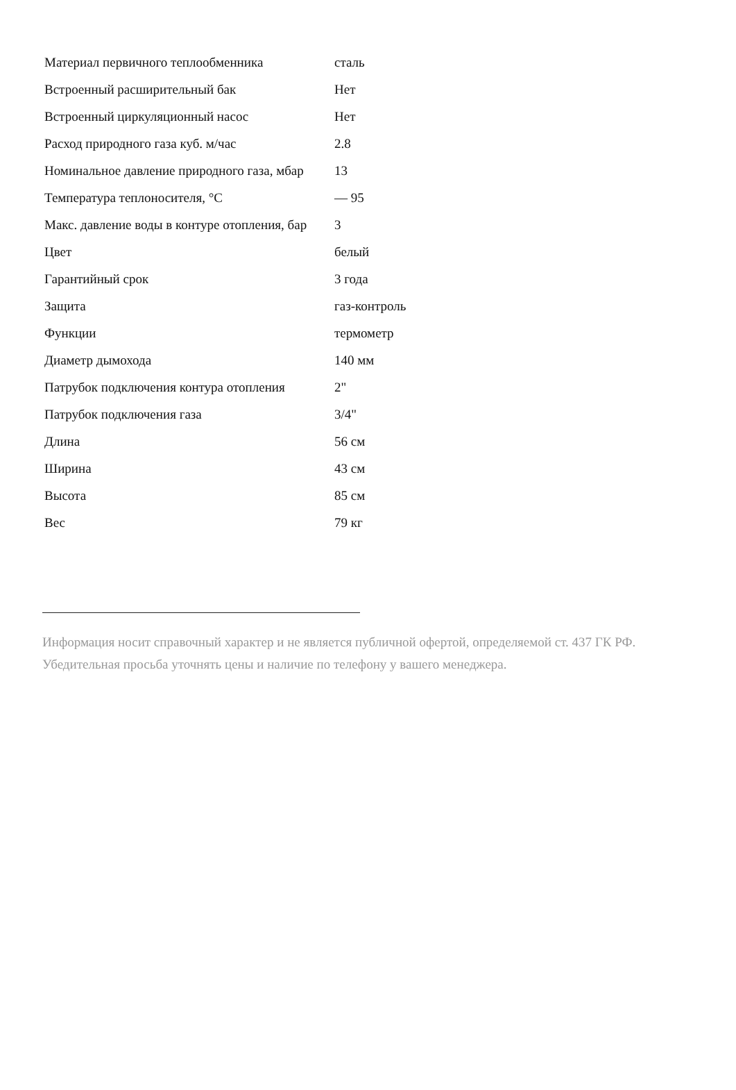| Материал первичного теплообменника | сталь |
| Встроенный расширительный бак | Нет |
| Встроенный циркуляционный насос | Нет |
| Расход природного газа куб. м/час | 2.8 |
| Номинальное давление природного газа, мбар | 13 |
| Температура теплоносителя, °C | — 95 |
| Макс. давление воды в контуре отопления, бар | 3 |
| Цвет | белый |
| Гарантийный срок | 3 года |
| Защита | газ-контроль |
| Функции | термометр |
| Диаметр дымохода | 140 мм |
| Патрубок подключения контура отопления | 2" |
| Патрубок подключения газа | 3/4" |
| Длина | 56 см |
| Ширина | 43 см |
| Высота | 85 см |
| Вес | 79 кг |
Информация носит справочный характер и не является публичной офертой, определяемой ст. 437 ГК РФ. Убедительная просьба уточнять цены и наличие по телефону у вашего менеджера.